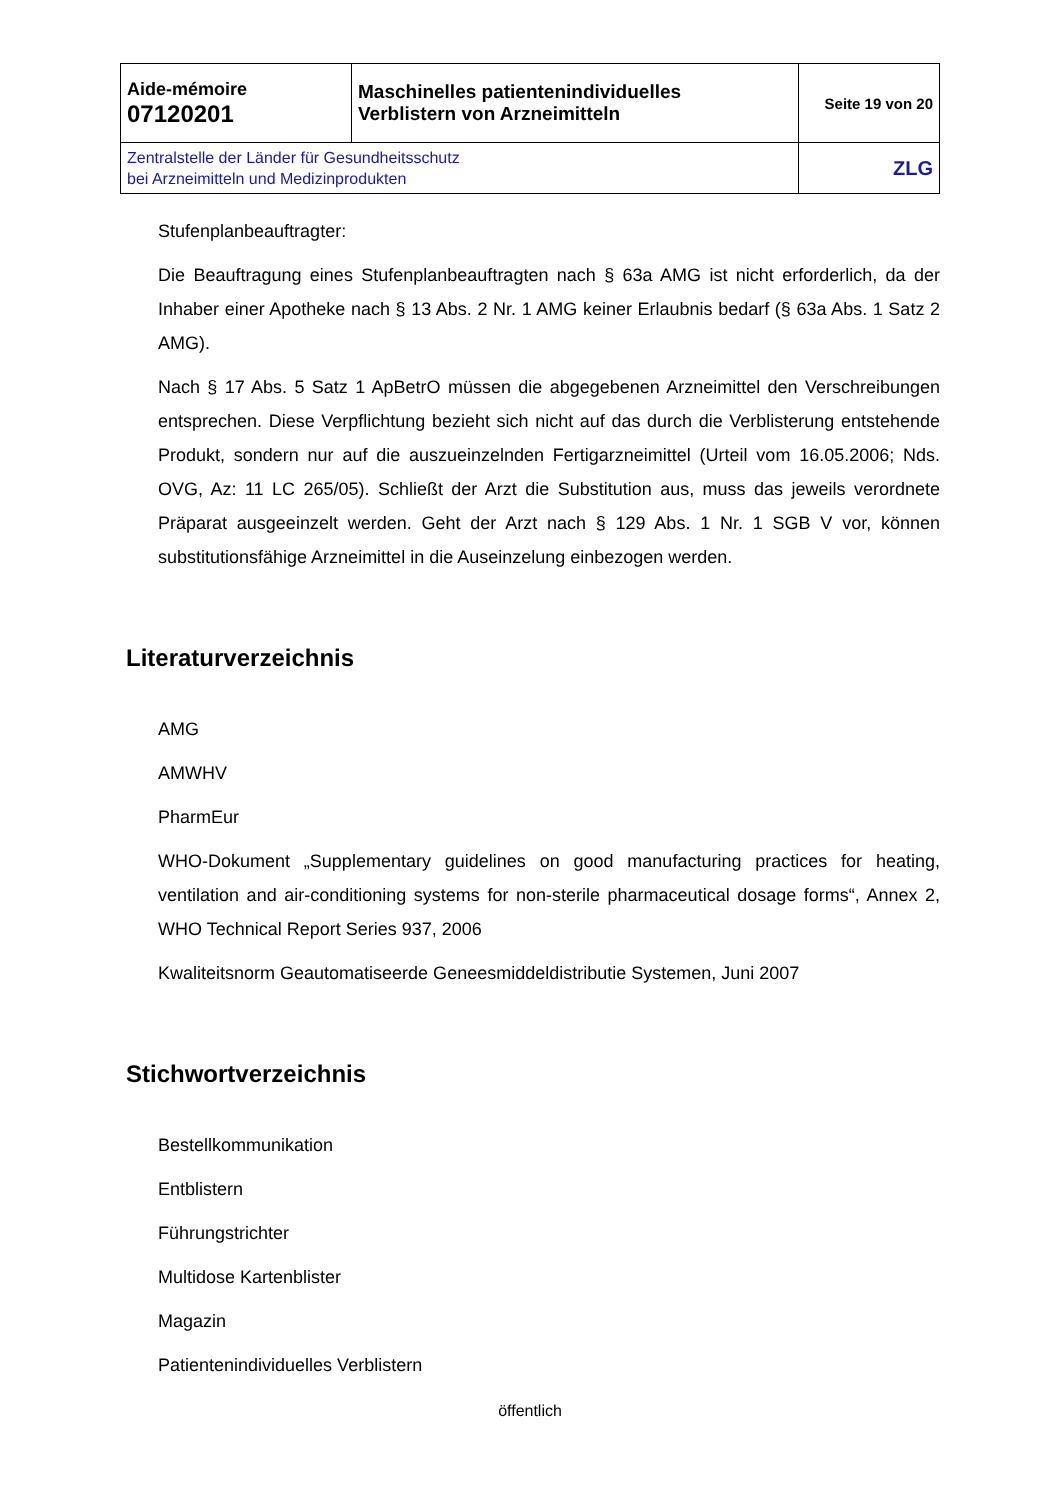| Aide-mémoire 07120201 | Maschinelles patientenindividuelles Verblistern von Arzneimitteln | Seite 19 von 20 |
| Zentralstelle der Länder für Gesundheitsschutz bei Arzneimitteln und Medizinprodukten | | ZLG |
Stufenplanbeauftragter:
Die Beauftragung eines Stufenplanbeauftragten nach § 63a AMG ist nicht erforderlich, da der Inhaber einer Apotheke nach § 13 Abs. 2 Nr. 1 AMG keiner Erlaubnis bedarf (§ 63a Abs. 1 Satz 2 AMG).
Nach § 17 Abs. 5 Satz 1 ApBetrO müssen die abgegebenen Arzneimittel den Verschreibungen entsprechen. Diese Verpflichtung bezieht sich nicht auf das durch die Verblisterung entstehende Produkt, sondern nur auf die auszueinzelnden Fertigarzneimittel (Urteil vom 16.05.2006; Nds. OVG, Az: 11 LC 265/05). Schließt der Arzt die Substitution aus, muss das jeweils verordnete Präparat ausgeeinzelt werden. Geht der Arzt nach § 129 Abs. 1 Nr. 1 SGB V vor, können substitutionsfähige Arzneimittel in die Auseinzelung einbezogen werden.
Literaturverzeichnis
AMG
AMWHV
PharmEur
WHO-Dokument „Supplementary guidelines on good manufacturing practices for heating, ventilation and air-conditioning systems for non-sterile pharmaceutical dosage forms“, Annex 2, WHO Technical Report Series 937, 2006
Kwaliteitsnorm Geautomatiseerde Geneesmiddeldistributie Systemen, Juni 2007
Stichwortverzeichnis
Bestellkommunikation
Entblistern
Führungstrichter
Multidose Kartenblister
Magazin
Patientenindividuelles Verblistern
öffentlich